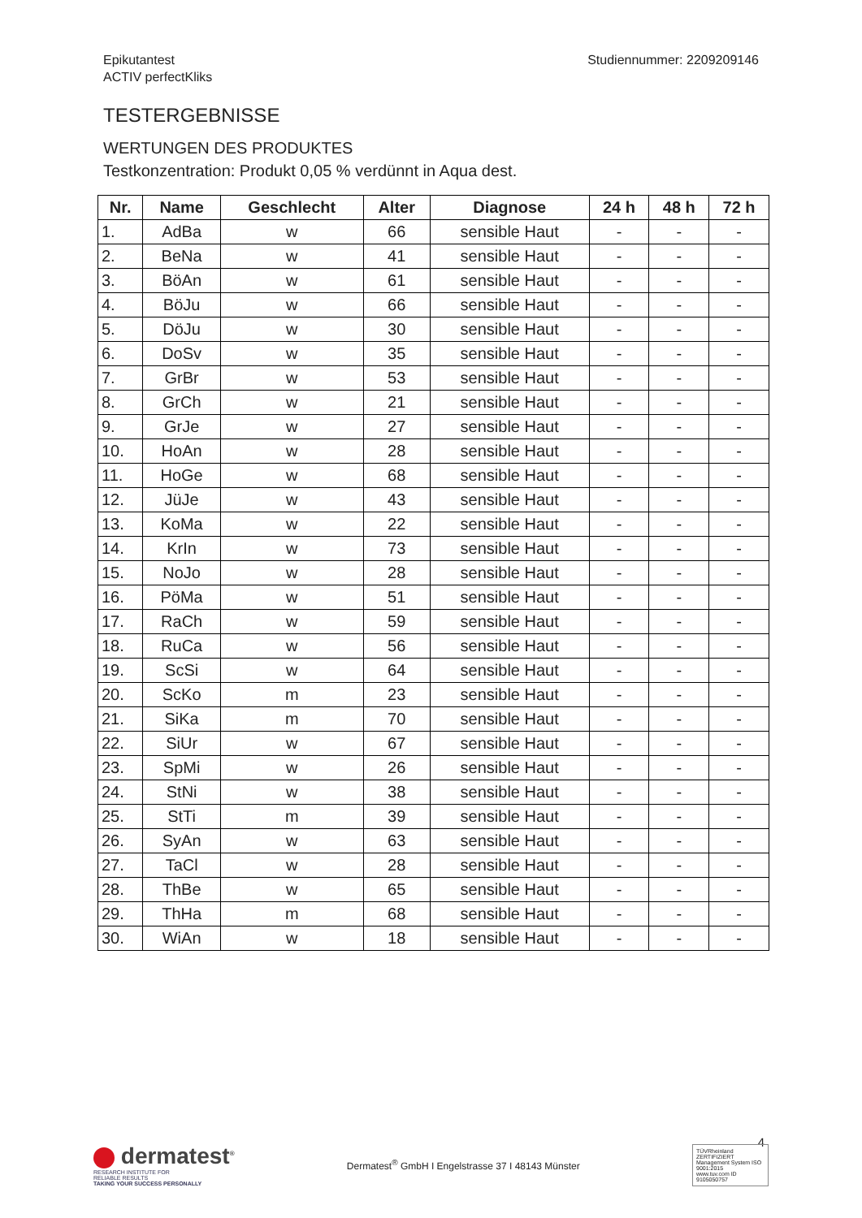Epikutantest
ACTIV perfectKliks
Studiennummer: 2209209146
TESTERGEBNISSE
WERTUNGEN DES PRODUKTES
Testkonzentration: Produkt 0,05 % verdünnt in Aqua dest.
| Nr. | Name | Geschlecht | Alter | Diagnose | 24 h | 48 h | 72 h |
| --- | --- | --- | --- | --- | --- | --- | --- |
| 1. | AdBa | w | 66 | sensible Haut | - | - | - |
| 2. | BeNa | w | 41 | sensible Haut | - | - | - |
| 3. | BöAn | w | 61 | sensible Haut | - | - | - |
| 4. | BöJu | w | 66 | sensible Haut | - | - | - |
| 5. | DöJu | w | 30 | sensible Haut | - | - | - |
| 6. | DoSv | w | 35 | sensible Haut | - | - | - |
| 7. | GrBr | w | 53 | sensible Haut | - | - | - |
| 8. | GrCh | w | 21 | sensible Haut | - | - | - |
| 9. | GrJe | w | 27 | sensible Haut | - | - | - |
| 10. | HoAn | w | 28 | sensible Haut | - | - | - |
| 11. | HoGe | w | 68 | sensible Haut | - | - | - |
| 12. | JüJe | w | 43 | sensible Haut | - | - | - |
| 13. | KoMa | w | 22 | sensible Haut | - | - | - |
| 14. | KrIn | w | 73 | sensible Haut | - | - | - |
| 15. | NoJo | w | 28 | sensible Haut | - | - | - |
| 16. | PöMa | w | 51 | sensible Haut | - | - | - |
| 17. | RaCh | w | 59 | sensible Haut | - | - | - |
| 18. | RuCa | w | 56 | sensible Haut | - | - | - |
| 19. | ScSi | w | 64 | sensible Haut | - | - | - |
| 20. | ScKo | m | 23 | sensible Haut | - | - | - |
| 21. | SiKa | m | 70 | sensible Haut | - | - | - |
| 22. | SiUr | w | 67 | sensible Haut | - | - | - |
| 23. | SpMi | w | 26 | sensible Haut | - | - | - |
| 24. | StNi | w | 38 | sensible Haut | - | - | - |
| 25. | StTi | m | 39 | sensible Haut | - | - | - |
| 26. | SyAn | w | 63 | sensible Haut | - | - | - |
| 27. | TaCl | w | 28 | sensible Haut | - | - | - |
| 28. | ThBe | w | 65 | sensible Haut | - | - | - |
| 29. | ThHa | m | 68 | sensible Haut | - | - | - |
| 30. | WiAn | w | 18 | sensible Haut | - | - | - |
4
dermatest<sup>®</sup>
RESEARCH INSTITUTE FOR
RELIABLE RESULTS
TAKING YOUR SUCCESS PERSONALLY
Dermatest<sup>®</sup> GmbH I Engelstrasse 37 I 48143 Münster
TÜVRheinland ZERTIFIZIERT
Management System ISO 9001:2015
www.tuv.com ID 9105050757